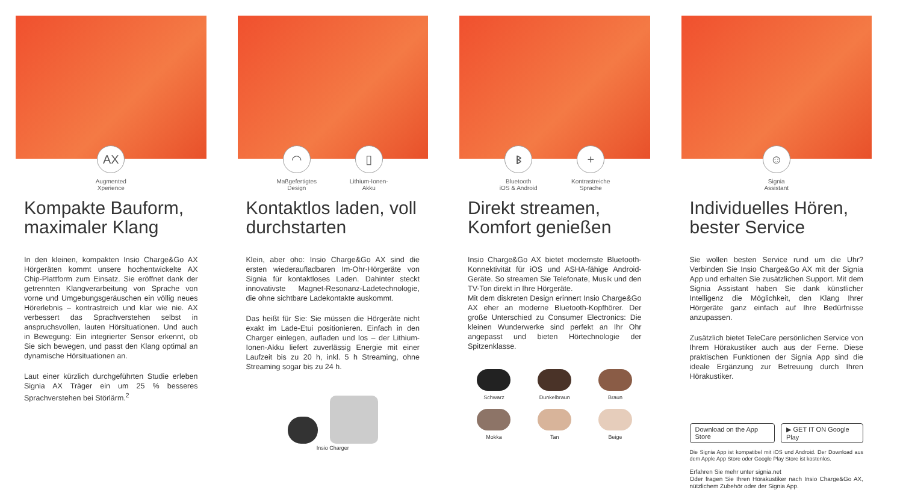AX
Augmented
Xperience
Kompakte Bauform, maximaler Klang
In den kleinen, kompakten Insio Charge&Go AX Hörgeräten kommt unsere hochentwickelte AX Chip-Plattform zum Einsatz. Sie eröffnet dank der getrennten Klangverarbeitung von Sprache von vorne und Umgebungsgeräuschen ein völlig neues Hörerlebnis – kontrastreich und klar wie nie. AX verbessert das Sprachverstehen selbst in anspruchsvollen, lauten Hörsituationen. Und auch in Bewegung: Ein integrierter Sensor erkennt, ob Sie sich bewegen, und passt den Klang optimal an dynamische Hörsituationen an.
Laut einer kürzlich durchgeführten Studie erleben Signia AX Träger ein um 25 % besseres Sprachverstehen bei Störlärm.<sup>2</sup>
◠
Maßgefertigtes Design
▯
Lithium-Ionen-Akku
Kontaktlos laden, voll durchstarten
Klein, aber oho: Insio Charge&Go AX sind die ersten wiederaufladbaren Im-Ohr-Hörgeräte von Signia für kontaktloses Laden. Dahinter steckt innovativste Magnet-Resonanz-Ladetechnologie, die ohne sichtbare Ladekontakte auskommt.
Das heißt für Sie: Sie müssen die Hörgeräte nicht exakt im Lade-Etui positionieren. Einfach in den Charger einlegen, aufladen und los – der Lithium-Ionen-Akku liefert zuverlässig Energie mit einer Laufzeit bis zu 20 h, inkl. 5 h Streaming, ohne Streaming sogar bis zu 24 h.
Insio Charger
ᛒ
Bluetooth
iOS & Android
+
Kontrastreiche Sprache
Direkt streamen, Komfort genießen
Insio Charge&Go AX bietet modernste Bluetooth-Konnektivität für iOS und ASHA-fähige Android-Geräte. So streamen Sie Telefonate, Musik und den TV-Ton direkt in Ihre Hörgeräte.
Mit dem diskreten Design erinnert Insio Charge&Go AX eher an moderne Bluetooth-Kopfhörer. Der große Unterschied zu Consumer Electronics: Die kleinen Wunderwerke sind perfekt an Ihr Ohr angepasst und bieten Hörtechnologie der Spitzenklasse.
Schwarz
Dunkelbraun
Braun
Mokka
Tan
Beige
☺
Signia
Assistant
Individuelles Hören, bester Service
Sie wollen besten Service rund um die Uhr? Verbinden Sie Insio Charge&Go AX mit der Signia App und erhalten Sie zusätzlichen Support. Mit dem Signia Assistant haben Sie dank künstlicher Intelligenz die Möglichkeit, den Klang Ihrer Hörgeräte ganz einfach auf Ihre Bedürfnisse anzupassen.
Zusätzlich bietet TeleCare persönlichen Service von Ihrem Hörakustiker auch aus der Ferne. Diese praktischen Funktionen der Signia App sind die ideale Ergänzung zur Betreuung durch Ihren Hörakustiker.
Download on the App Store ▶ GET IT ON Google Play
Die Signia App ist kompatibel mit iOS und Android. Der Download aus dem Apple App Store oder Google Play Store ist kostenlos.
Erfahren Sie mehr unter signia.net
Oder fragen Sie Ihren Hörakustiker nach Insio Charge&Go AX, nützlichem Zubehör oder der Signia App.